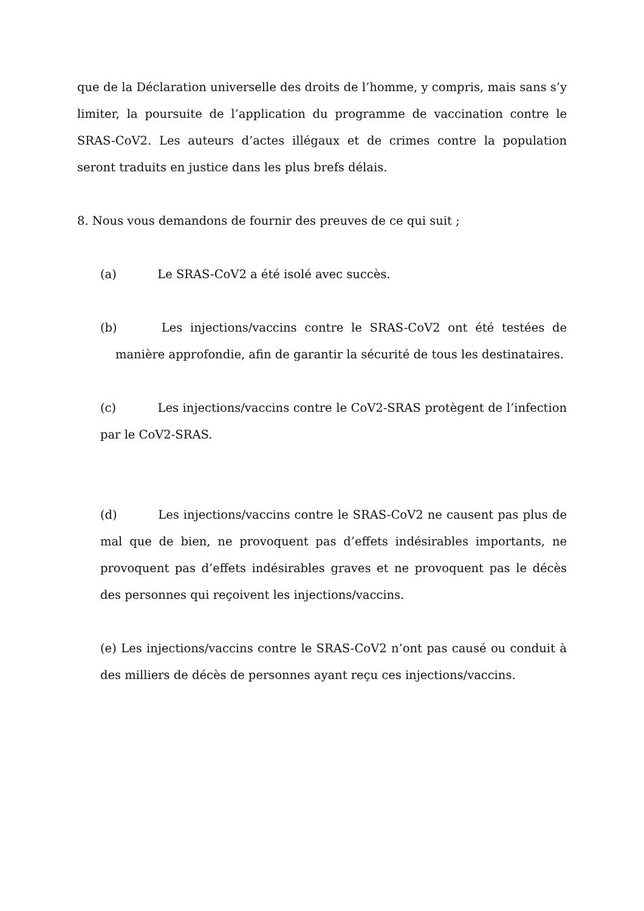que de la Déclaration universelle des droits de l’homme, y compris, mais sans s’y limiter, la poursuite de l’application du programme de vaccination contre le SRAS-CoV2. Les auteurs d’actes illégaux et de crimes contre la population seront traduits en justice dans les plus brefs délais.
8. Nous vous demandons de fournir des preuves de ce qui suit ;
(a) Le SRAS-CoV2 a été isolé avec succès.
(b) Les injections/vaccins contre le SRAS-CoV2 ont été testées de manière approfondie, afin de garantir la sécurité de tous les destinataires.
(c) Les injections/vaccins contre le CoV2-SRAS protègent de l’infection par le CoV2-SRAS.
(d) Les injections/vaccins contre le SRAS-CoV2 ne causent pas plus de mal que de bien, ne provoquent pas d’effets indésirables importants, ne provoquent pas d’effets indésirables graves et ne provoquent pas le décès des personnes qui reçoivent les injections/vaccins.
(e) Les injections/vaccins contre le SRAS-CoV2 n’ont pas causé ou conduit à des milliers de décès de personnes ayant reçu ces injections/vaccins.